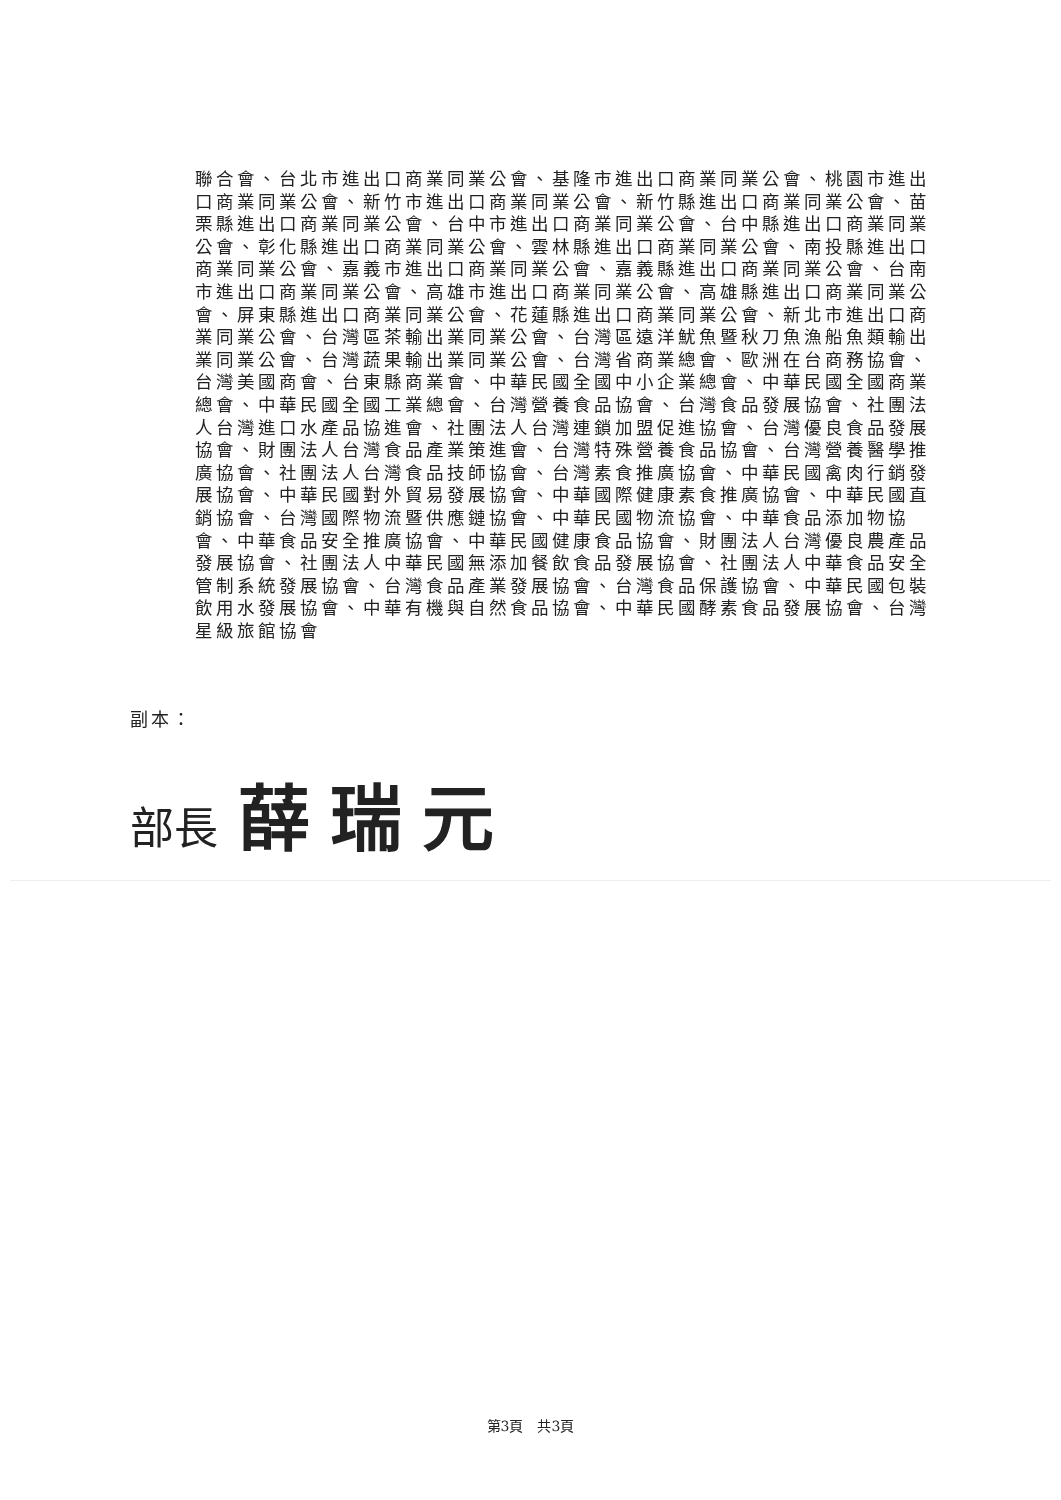聯合會、台北市進出口商業同業公會、基隆市進出口商業同業公會、桃園市進出口商業同業公會、新竹市進出口商業同業公會、新竹縣進出口商業同業公會、苗栗縣進出口商業同業公會、台中市進出口商業同業公會、台中縣進出口商業同業公會、彰化縣進出口商業同業公會、雲林縣進出口商業同業公會、南投縣進出口商業同業公會、嘉義市進出口商業同業公會、嘉義縣進出口商業同業公會、台南市進出口商業同業公會、高雄市進出口商業同業公會、高雄縣進出口商業同業公會、屏東縣進出口商業同業公會、花蓮縣進出口商業同業公會、新北市進出口商業同業公會、台灣區茶輸出業同業公會、台灣區遠洋魷魚暨秋刀魚漁船魚類輸出業同業公會、台灣蔬果輸出業同業公會、台灣省商業總會、歐洲在台商務協會、台灣美國商會、台東縣商業會、中華民國全國中小企業總會、中華民國全國商業總會、中華民國全國工業總會、台灣營養食品協會、台灣食品發展協會、社團法人台灣進口水產品協進會、社團法人台灣連鎖加盟促進協會、台灣優良食品發展協會、財團法人台灣食品產業策進會、台灣特殊營養食品協會、台灣營養醫學推廣協會、社團法人台灣食品技師協會、台灣素食推廣協會、中華民國禽肉行銷發展協會、中華民國對外貿易發展協會、中華國際健康素食推廣協會、中華民國直銷協會、台灣國際物流暨供應鏈協會、中華民國物流協會、中華食品添加物協會、中華食品安全推廣協會、中華民國健康食品協會、財團法人台灣優良農產品發展協會、社團法人中華民國無添加餐飲食品發展協會、社團法人中華食品安全管制系統發展協會、台灣食品產業發展協會、台灣食品保護協會、中華民國包裝飲用水發展協會、中華有機與自然食品協會、中華民國酵素食品發展協會、台灣星級旅館協會
副本：
部長 薛瑞元
第3頁　共3頁